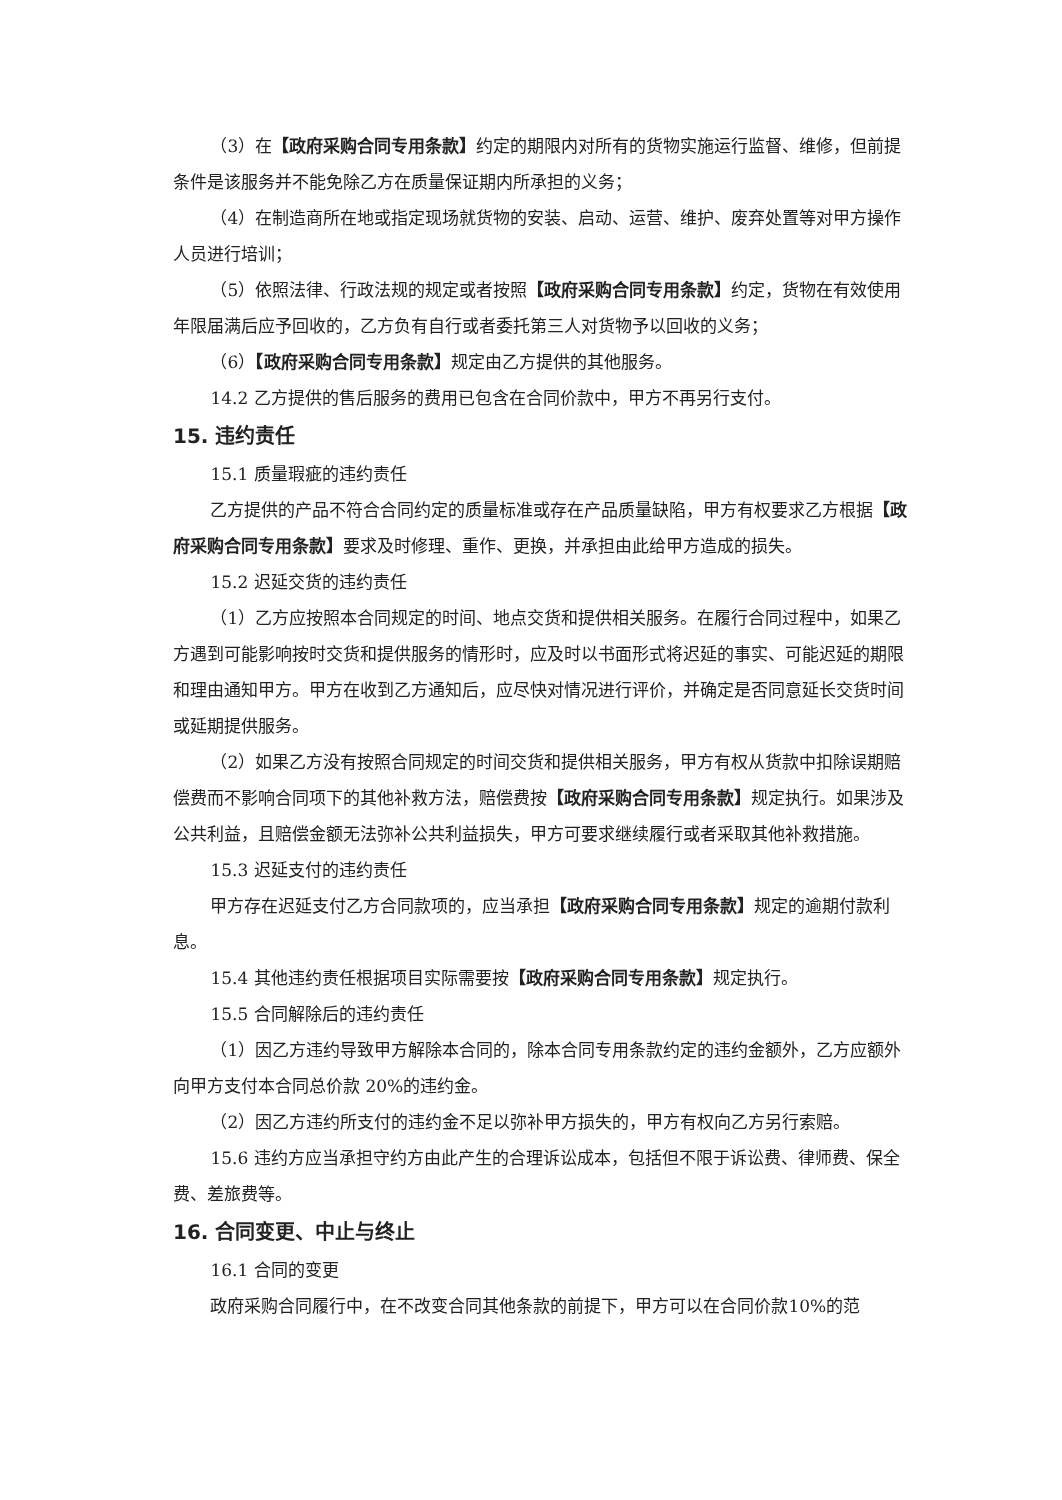（3）在【政府采购合同专用条款】约定的期限内对所有的货物实施运行监督、维修，但前提条件是该服务并不能免除乙方在质量保证期内所承担的义务；
（4）在制造商所在地或指定现场就货物的安装、启动、运营、维护、废弃处置等对甲方操作人员进行培训；
（5）依照法律、行政法规的规定或者按照【政府采购合同专用条款】约定，货物在有效使用年限届满后应予回收的，乙方负有自行或者委托第三人对货物予以回收的义务；
（6）【政府采购合同专用条款】规定由乙方提供的其他服务。
14.2 乙方提供的售后服务的费用已包含在合同价款中，甲方不再另行支付。
15. 违约责任
15.1 质量瑕疵的违约责任
乙方提供的产品不符合合同约定的质量标准或存在产品质量缺陷，甲方有权要求乙方根据【政府采购合同专用条款】要求及时修理、重作、更换，并承担由此给甲方造成的损失。
15.2 迟延交货的违约责任
（1）乙方应按照本合同规定的时间、地点交货和提供相关服务。在履行合同过程中，如果乙方遇到可能影响按时交货和提供服务的情形时，应及时以书面形式将迟延的事实、可能迟延的期限和理由通知甲方。甲方在收到乙方通知后，应尽快对情况进行评价，并确定是否同意延长交货时间或延期提供服务。
（2）如果乙方没有按照合同规定的时间交货和提供相关服务，甲方有权从货款中扣除误期赔偿费而不影响合同项下的其他补救方法，赔偿费按【政府采购合同专用条款】规定执行。如果涉及公共利益，且赔偿金额无法弥补公共利益损失，甲方可要求继续履行或者采取其他补救措施。
15.3 迟延支付的违约责任
甲方存在迟延支付乙方合同款项的，应当承担【政府采购合同专用条款】规定的逾期付款利息。
15.4 其他违约责任根据项目实际需要按【政府采购合同专用条款】规定执行。
15.5 合同解除后的违约责任
（1）因乙方违约导致甲方解除本合同的，除本合同专用条款约定的违约金额外，乙方应额外向甲方支付本合同总价款 20%的违约金。
（2）因乙方违约所支付的违约金不足以弥补甲方损失的，甲方有权向乙方另行索赔。
15.6 违约方应当承担守约方由此产生的合理诉讼成本，包括但不限于诉讼费、律师费、保全费、差旅费等。
16. 合同变更、中止与终止
16.1 合同的变更
政府采购合同履行中，在不改变合同其他条款的前提下，甲方可以在合同价款10%的范